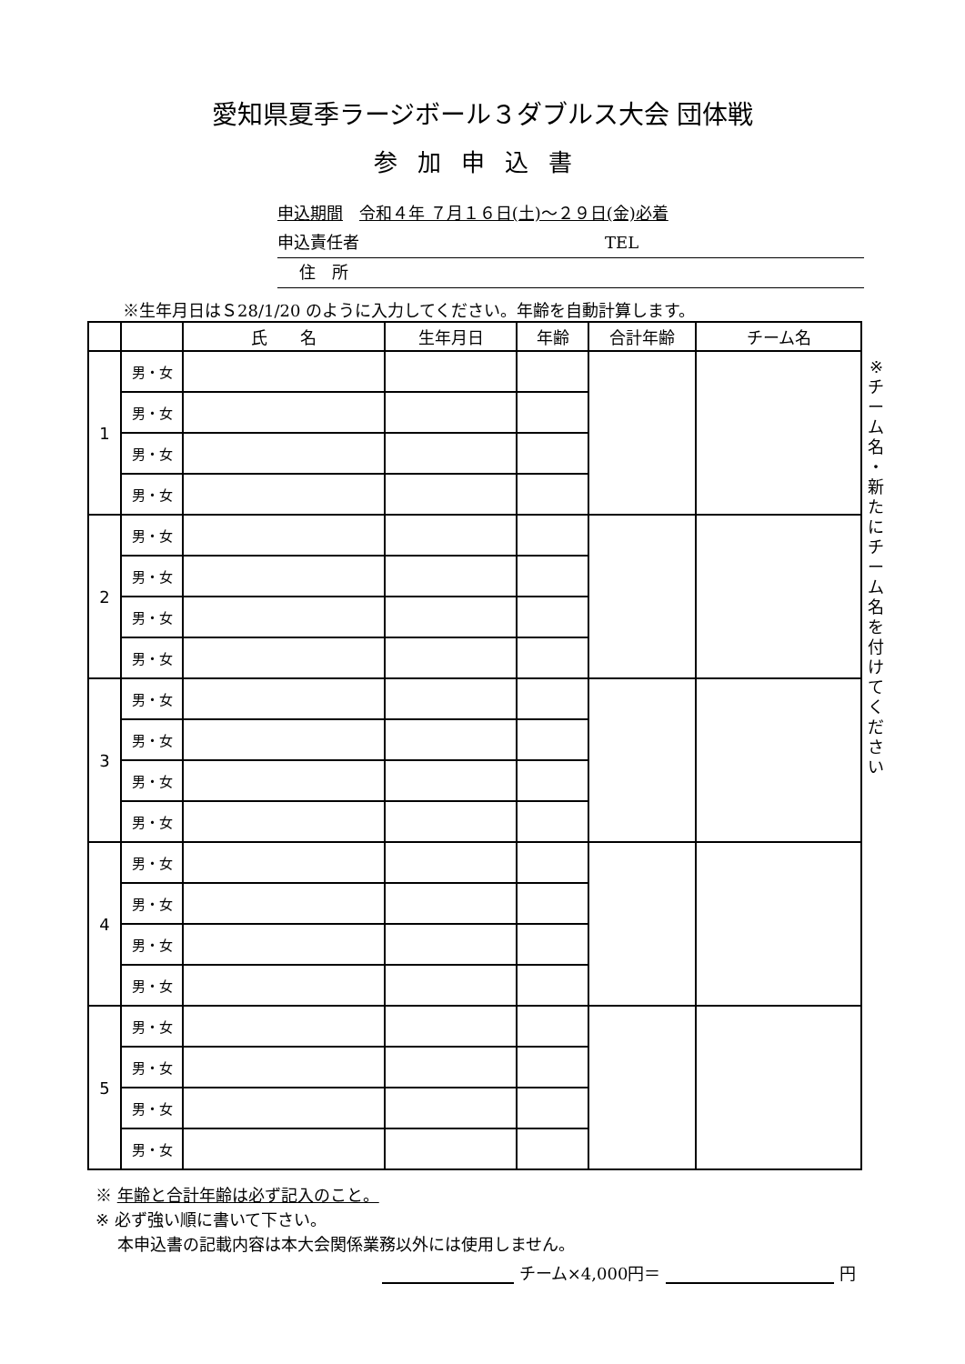愛知県夏季ラージボール３ダブルス大会 団体戦
参加申込書
申込期間　令和４年 ７月１６日(土)～２９日(金)必着
申込責任者 TEL
　 住　所
※生年月日はＳ28/1/20 のように入力してください。年齢を自動計算します。
| | | 氏 名 | 生年月日 | 年齢 | 合計年齢 | チーム名 |
| --- | --- | --- | --- | --- | --- | --- |
| 1 | 男・女 | | | | | |
| | 男・女 | | | | | |
| | 男・女 | | | | | |
| | 男・女 | | | | | |
| 2 | 男・女 | | | | | |
| | 男・女 | | | | | |
| | 男・女 | | | | | |
| | 男・女 | | | | | |
| 3 | 男・女 | | | | | |
| | 男・女 | | | | | |
| | 男・女 | | | | | |
| | 男・女 | | | | | |
| 4 | 男・女 | | | | | |
| | 男・女 | | | | | |
| | 男・女 | | | | | |
| | 男・女 | | | | | |
| 5 | 男・女 | | | | | |
| | 男・女 | | | | | |
| | 男・女 | | | | | |
| | 男・女 | | | | | |
※
チ
ー
ム
名
・
新
た
に
チ
ー
ム
名
を
付
け
て
く
だ
さ
い
※ 年齢と合計年齢は必ず記入のこと。
※ 必ず強い順に書いて下さい。
　 本申込書の記載内容は本大会関係業務以外には使用しません。
チーム×4,000円＝ 円